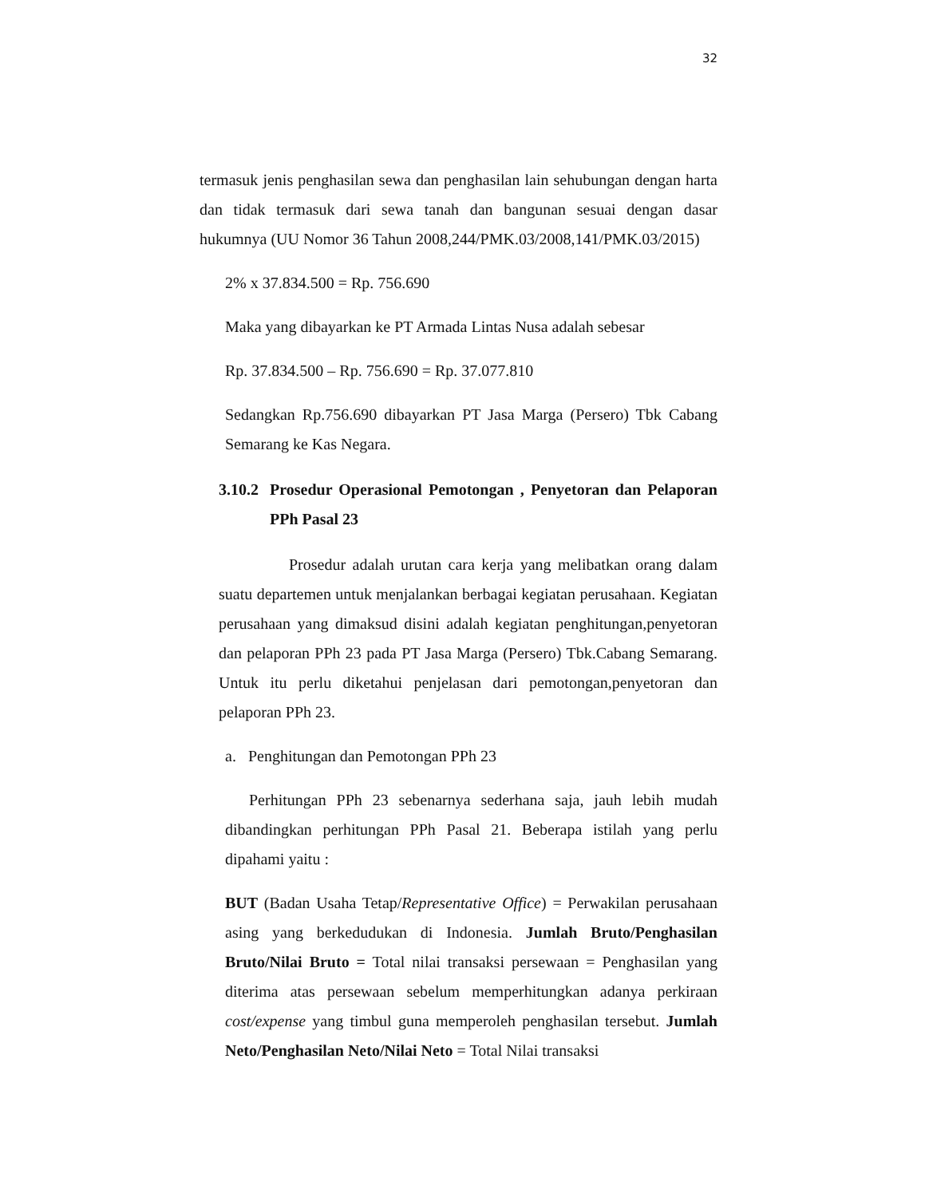32
termasuk jenis penghasilan sewa dan penghasilan lain sehubungan dengan harta dan tidak termasuk dari sewa tanah dan bangunan sesuai dengan dasar hukumnya (UU Nomor 36 Tahun 2008,244/PMK.03/2008,141/PMK.03/2015)
2% x 37.834.500 = Rp. 756.690
Maka yang dibayarkan ke PT Armada Lintas Nusa adalah sebesar
Rp. 37.834.500 – Rp. 756.690 = Rp. 37.077.810
Sedangkan Rp.756.690 dibayarkan PT Jasa Marga (Persero) Tbk Cabang Semarang ke Kas Negara.
3.10.2 Prosedur Operasional Pemotongan , Penyetoran dan Pelaporan PPh Pasal 23
Prosedur adalah urutan cara kerja yang melibatkan orang dalam suatu departemen untuk menjalankan berbagai kegiatan perusahaan. Kegiatan perusahaan yang dimaksud disini adalah kegiatan penghitungan,penyetoran dan pelaporan PPh 23 pada PT Jasa Marga (Persero) Tbk.Cabang Semarang. Untuk itu perlu diketahui penjelasan dari pemotongan,penyetoran dan pelaporan PPh 23.
a. Penghitungan dan Pemotongan PPh 23
Perhitungan PPh 23 sebenarnya sederhana saja, jauh lebih mudah dibandingkan perhitungan PPh Pasal 21. Beberapa istilah yang perlu dipahami yaitu :
BUT (Badan Usaha Tetap/Representative Office) = Perwakilan perusahaan asing yang berkedudukan di Indonesia. Jumlah Bruto/Penghasilan Bruto/Nilai Bruto = Total nilai transaksi persewaan = Penghasilan yang diterima atas persewaan sebelum memperhitungkan adanya perkiraan cost/expense yang timbul guna memperoleh penghasilan tersebut. Jumlah Neto/Penghasilan Neto/Nilai Neto = Total Nilai transaksi